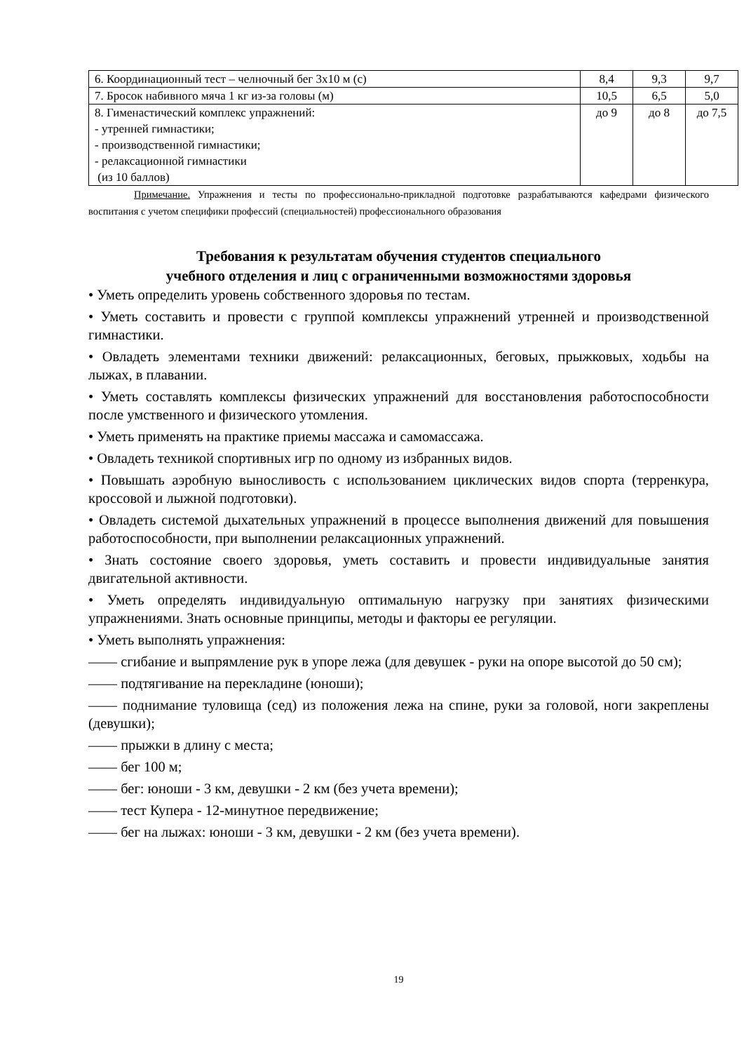| 6. Координационный тест – челночный бег 3х10 м (с) | 8,4 | 9,3 | 9,7 |
| 7. Бросок набивного мяча 1 кг из-за головы (м) | 10,5 | 6,5 | 5,0 |
| 8. Гименастический комплекс упражнений: - утренней гимнастики; - производственной гимнастики; - релаксационной гимнастики (из 10 баллов) | до 9 | до 8 | до 7,5 |
Примечание. Упражнения и тесты по профессионально-прикладной подготовке разрабатываются кафедрами физического воспитания с учетом специфики профессий (специальностей) профессионального образования
Требования к результатам обучения студентов специального
учебного отделения и лиц с ограниченными возможностями здоровья
• Уметь определить уровень собственного здоровья по тестам.
• Уметь составить и провести с группой комплексы упражнений утренней и производственной гимнастики.
• Овладеть элементами техники движений: релаксационных, беговых, прыжковых, ходьбы на лыжах, в плавании.
• Уметь составлять комплексы физических упражнений для восстановления работоспособности после умственного и физического утомления.
• Уметь применять на практике приемы массажа и самомассажа.
• Овладеть техникой спортивных игр по одному из избранных видов.
• Повышать аэробную выносливость с использованием циклических видов спорта (терренкура, кроссовой и лыжной подготовки).
• Овладеть системой дыхательных упражнений в процессе выполнения движений для повышения работоспособности, при выполнении релаксационных упражнений.
• Знать состояние своего здоровья, уметь составить и провести индивидуальные занятия двигательной активности.
• Уметь определять индивидуальную оптимальную нагрузку при занятиях физическими упражнениями. Знать основные принципы, методы и факторы ее регуляции.
• Уметь выполнять упражнения:
—— сгибание и выпрямление рук в упоре лежа (для девушек - руки на опоре высотой до 50 см);
—— подтягивание на перекладине (юноши);
—— поднимание туловища (сед) из положения лежа на спине, руки за головой, ноги закреплены (девушки);
—— прыжки в длину с места;
—— бег 100 м;
—— бег: юноши - 3 км, девушки - 2 км (без учета времени);
—— тест Купера - 12-минутное передвижение;
—— бег на лыжах: юноши - 3 км, девушки - 2 км (без учета времени).
19